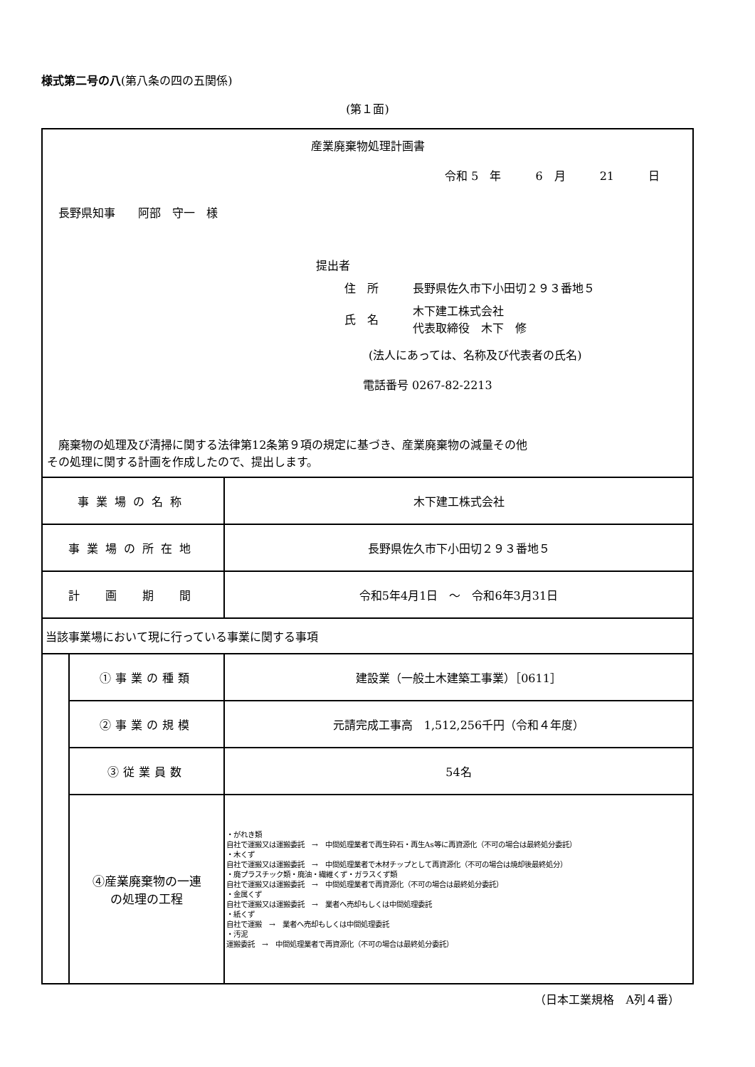様式第二号の八(第八条の四の五関係)
(第１面)
| 産業廃棄物処理計画書 令和 5 年 6 月 21 日 長野県知事 阿部 守一 様 提出者 住 所 長野県佐久市下小田切２９３番地５ 氏 名 木下建工株式会社 代表取締役 木下 修 (法人にあっては、名称及び代表者の氏名) 電話番号 0267-82-2213 廃棄物の処理及び清掃に関する法律第12条第９項の規定に基づき、産業廃棄物の減量その他 その処理に関する計画を作成したので、提出します。 | | |
| 事業場の名称 | | 木下建工株式会社 |
| 事業場の所在地 | | 長野県佐久市下小田切２９３番地５ |
| 計 画 期 間 | | 令和5年4月1日 ～ 令和6年3月31日 |
| 当該事業場において現に行っている事業に関する事項 | | |
| | ①事業の種類 | 建設業（一般土木建築工事業）［0611］ |
| | ②事業の規模 | 元請完成工事高 1,512,256千円（令和４年度） |
| | ③従業員数 | 54名 |
| | ④産業廃棄物の一連 の処理の工程 | ・がれき類 自社で運搬又は運搬委託 → 中間処理業者で再生砕石・再生As等に再資源化（不可の場合は最終処分委託） ・木くず 自社で運搬又は運搬委託 → 中間処理業者で木材チップとして再資源化（不可の場合は焼却後最終処分） ・廃プラスチック類・廃油・繊維くず・ガラスくず類 自社で運搬又は運搬委託 → 中間処理業者で再資源化（不可の場合は最終処分委託） ・金属くず 自社で運搬又は運搬委託 → 業者へ売却もしくは中間処理委託 ・紙くず 自社で運搬 → 業者へ売却もしくは中間処理委託 ・汚泥 運搬委託 → 中間処理業者で再資源化（不可の場合は最終処分委託） |
（日本工業規格　A列４番）